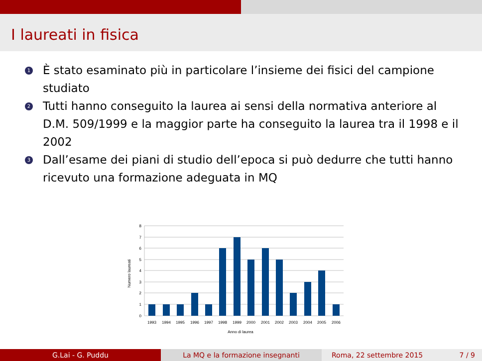I laureati in fisica
1 È stato esaminato più in particolare l’insieme dei fisici del campione studiato
2 Tutti hanno conseguito la laurea ai sensi della normativa anteriore al D.M. 509/1999 e la maggior parte ha conseguito la laurea tra il 1998 e il 2002
3 Dall’esame dei piani di studio dell’epoca si può dedurre che tutti hanno ricevuto una formazione adeguata in MQ
8
7
6
5
4
3
2
1
0
1993
1994
1995
1996
1997
1998
1999
2000
2001
2002
2003
2004
2005
2006
Anno di laurea
Numero laureati
G.Lai - G. Puddu La MQ e la formazione insegnanti Roma, 22 settembre 2015 7 / 9